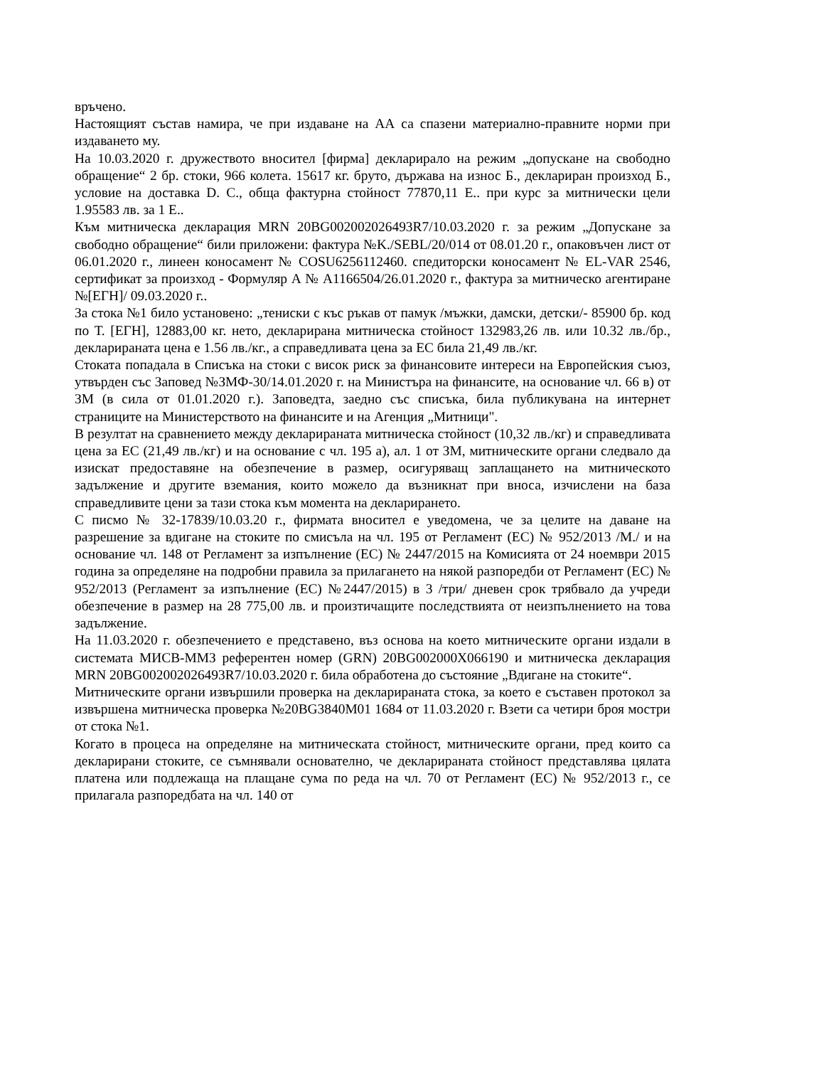връчено.
Настоящият състав намира, че при издаване на АА са спазени материално-правните норми при издаването му.
На 10.03.2020 г. дружеството вносител [фирма] декларирало на режим „допускане на свободно обращение“ 2 бр. стоки, 966 колета. 15617 кг. бруто, държава на износ Б., деклариран произход Б., условие на доставка D. С., обща фактурна стойност 77870,11 Е.. при курс за митнически цели 1.95583 лв. за 1 Е..
Към митническа декларация MRN 20BG002002026493R7/10.03.2020 г. за режим „Допускане за свободно обращение“ били приложени: фактура №K./SEBL/20/014 от 08.01.20 г., опаковъчен лист от 06.01.2020 г., линеен коносамент № COSU6256112460. спедиторски коносамент № EL-VAR 2546, сертификат за произход - Формуляр А № А1166504/26.01.2020 г., фактура за митническо агентиране №[ЕГН]/ 09.03.2020 г..
За стока №1 било установено: „тениски с къс ръкав от памук /мъжки, дамски, детски/- 85900 бр. код по Т. [ЕГН], 12883,00 кг. нето, декларирана митническа стойност 132983,26 лв. или 10.32 лв./бр., декларираната цена е 1.56 лв./кг., а справедливата цена за ЕС била 21,49 лв./кг.
Стоката попадала в Списъка на стоки с висок риск за финансовите интереси на Европейския съюз, утвърден със Заповед №ЗМФ-30/14.01.2020 г. на Министъра на финансите, на основание чл. 66 в) от ЗМ (в сила от 01.01.2020 г.). Заповедта, заедно със списъка, била публикувана на интернет страниците на Министерството на финансите и на Агенция „Митници".
В резултат на сравнението между декларираната митническа стойност (10,32 лв./кг) и справедливата цена за ЕС (21,49 лв./кг) и на основание с чл. 195 а), ал. 1 от ЗМ, митническите органи следвало да изискат предоставяне на обезпечение в размер, осигуряващ заплащането на митническото задължение и другите вземания, които можело да възникнат при вноса, изчислени на база справедливите цени за тази стока към момента на декларирането.
С писмо № 32-17839/10.03.20 г., фирмата вносител е уведомена, че за целите на даване на разрешение за вдигане на стоките по смисъла на чл. 195 от Регламент (ЕС) № 952/2013 /М./ и на основание чл. 148 от Регламент за изпълнение (ЕС) № 2447/2015 на Комисията от 24 ноември 2015 година за определяне на подробни правила за прилагането на някой разпоредби от Регламент (ЕС) № 952/2013 (Регламент за изпълнение (ЕС) №2447/2015) в 3 /три/ дневен срок трябвало да учреди обезпечение в размер на 28 775,00 лв. и произтичащите последствията от неизпълнението на това задължение.
На 11.03.2020 г. обезпечението е представено, въз основа на което митническите органи издали в системата МИСВ-ММЗ референтен номер (GRN) 20BG002000X066190 и митническа декларация MRN 20BG002002026493R7/10.03.2020 г. била обработена до състояние „Вдигане на стоките“.
Митническите органи извършили проверка на декларираната стока, за което е съставен протокол за извършена митническа проверка №20BG3840M01 1684 от 11.03.2020 г. Взети са четири броя мостри от стока №1.
Когато в процеса на определяне на митническата стойност, митническите органи, пред които са декларирани стоките, се съмнявали основателно, че декларираната стойност представлява цялата платена или подлежаща на плащане сума по реда на чл. 70 от Регламент (ЕС) № 952/2013 г., се прилагала разпоредбата на чл. 140 от